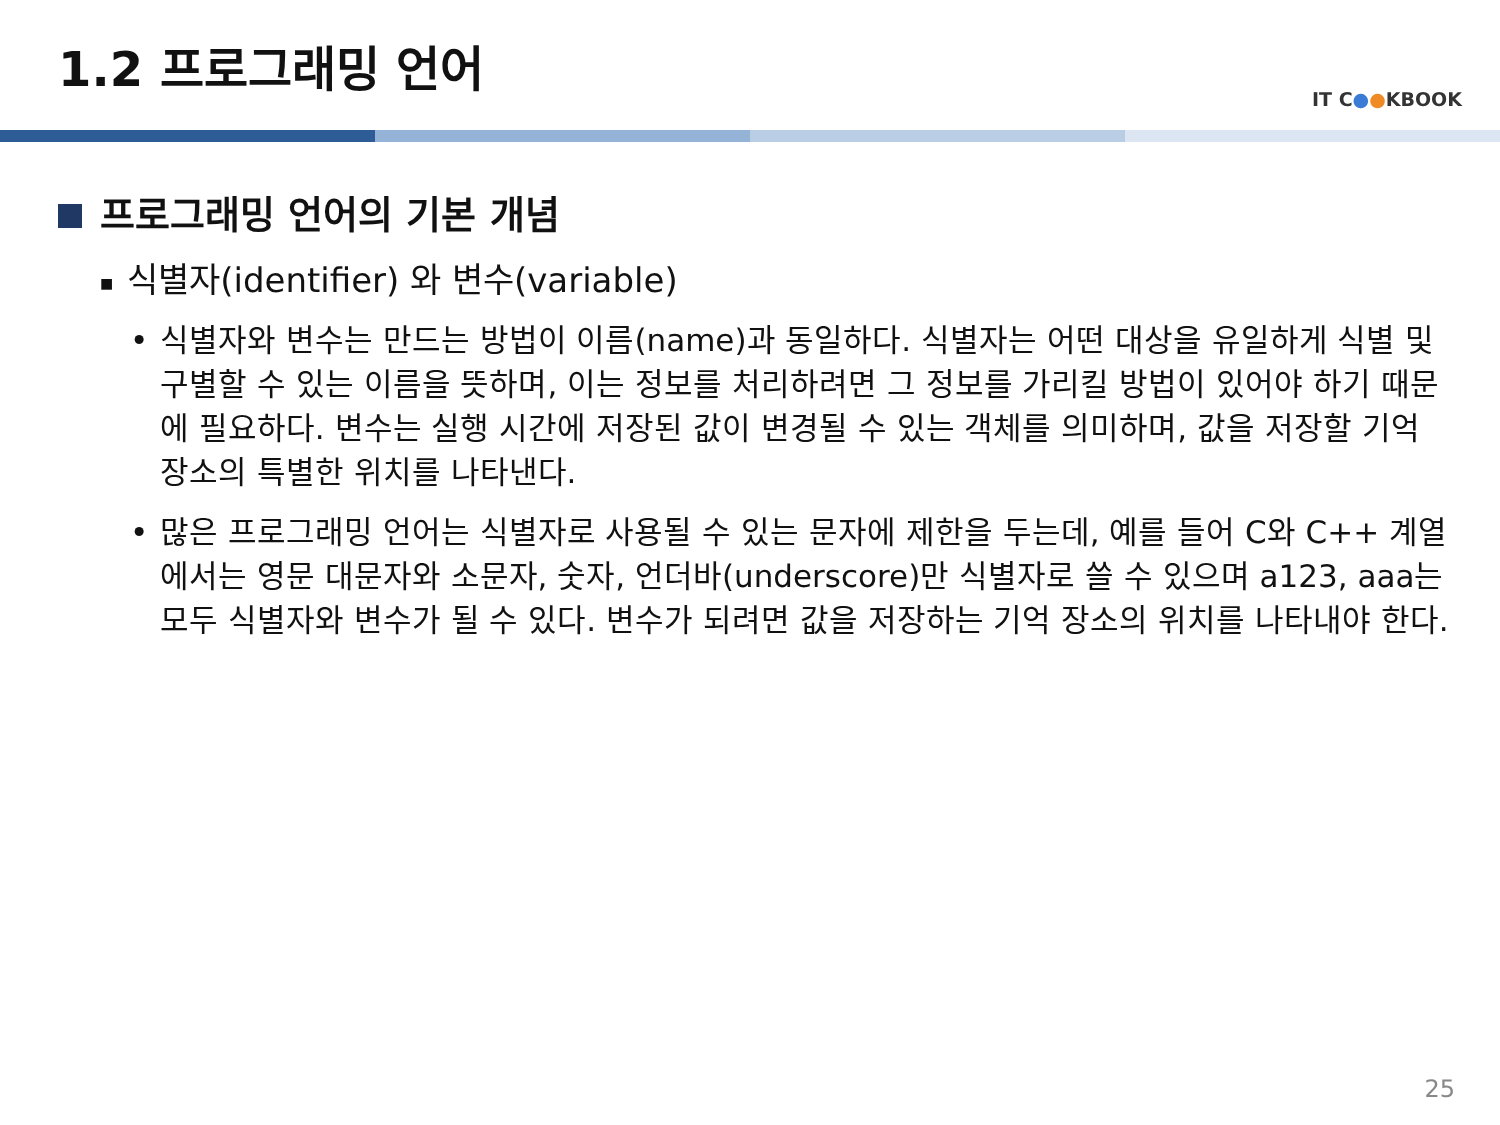1.2 프로그래밍 언어
IT C●●KBOOK
프로그래밍 언어의 기본 개념
■ 식별자(identifier) 와 변수(variable)
• 식별자와 변수는 만드는 방법이 이름(name)과 동일하다. 식별자는 어떤 대상을 유일하게 식별 및 구별할 수 있는 이름을 뜻하며, 이는 정보를 처리하려면 그 정보를 가리킬 방법이 있어야 하기 때문에 필요하다. 변수는 실행 시간에 저장된 값이 변경될 수 있는 객체를 의미하며, 값을 저장할 기억 장소의 특별한 위치를 나타낸다.
• 많은 프로그래밍 언어는 식별자로 사용될 수 있는 문자에 제한을 두는데, 예를 들어 C와 C++ 계열에서는 영문 대문자와 소문자, 숫자, 언더바(underscore)만 식별자로 쓸 수 있으며 a123, aaa는 모두 식별자와 변수가 될 수 있다. 변수가 되려면 값을 저장하는 기억 장소의 위치를 나타내야 한다.
25